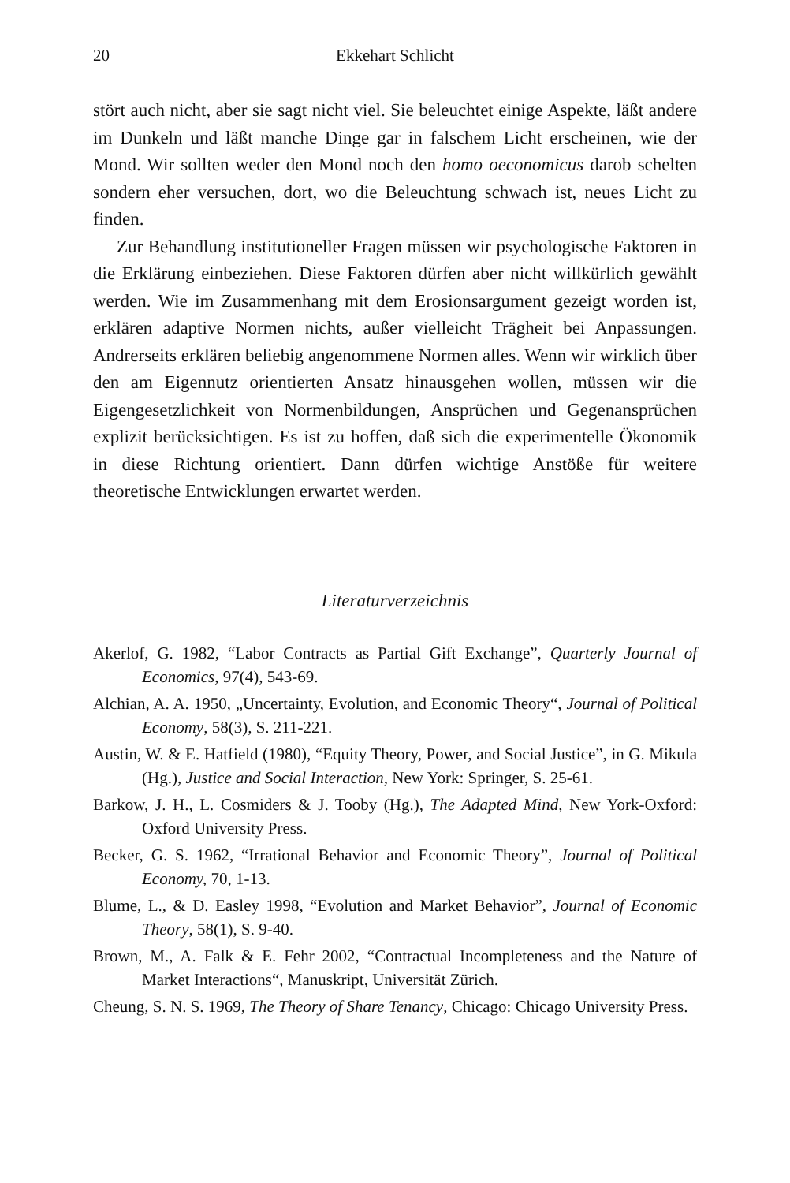20 Ekkehart Schlicht
stört auch nicht, aber sie sagt nicht viel. Sie beleuchtet einige Aspekte, läßt andere im Dunkeln und läßt manche Dinge gar in falschem Licht erscheinen, wie der Mond. Wir sollten weder den Mond noch den homo oeconomicus darob schelten sondern eher versuchen, dort, wo die Beleuchtung schwach ist, neues Licht zu finden.
Zur Behandlung institutioneller Fragen müssen wir psychologische Faktoren in die Erklärung einbeziehen. Diese Faktoren dürfen aber nicht willkürlich gewählt werden. Wie im Zusammenhang mit dem Erosionsargument gezeigt worden ist, erklären adaptive Normen nichts, außer vielleicht Trägheit bei Anpassungen. Andrerseits erklären beliebig angenommene Normen alles. Wenn wir wirklich über den am Eigennutz orientierten Ansatz hinausgehen wollen, müssen wir die Eigengesetzlichkeit von Normenbildungen, Ansprüchen und Gegenansprüchen explizit berücksichtigen. Es ist zu hoffen, daß sich die experimentelle Ökonomik in diese Richtung orientiert. Dann dürfen wichtige Anstöße für weitere theoretische Entwicklungen erwartet werden.
Literaturverzeichnis
Akerlof, G. 1982, “Labor Contracts as Partial Gift Exchange”, Quarterly Journal of Economics, 97(4), 543-69.
Alchian, A. A. 1950, „Uncertainty, Evolution, and Economic Theory“, Journal of Political Economy, 58(3), S. 211-221.
Austin, W. & E. Hatfield (1980), “Equity Theory, Power, and Social Justice”, in G. Mikula (Hg.), Justice and Social Interaction, New York: Springer, S. 25-61.
Barkow, J. H., L. Cosmiders & J. Tooby (Hg.), The Adapted Mind, New York-Oxford: Oxford University Press.
Becker, G. S. 1962, “Irrational Behavior and Economic Theory”, Journal of Political Economy, 70, 1-13.
Blume, L., & D. Easley 1998, “Evolution and Market Behavior”, Journal of Economic Theory, 58(1), S. 9-40.
Brown, M., A. Falk & E. Fehr 2002, “Contractual Incompleteness and the Nature of Market Interactions“, Manuskript, Universität Zürich.
Cheung, S. N. S. 1969, The Theory of Share Tenancy, Chicago: Chicago University Press.